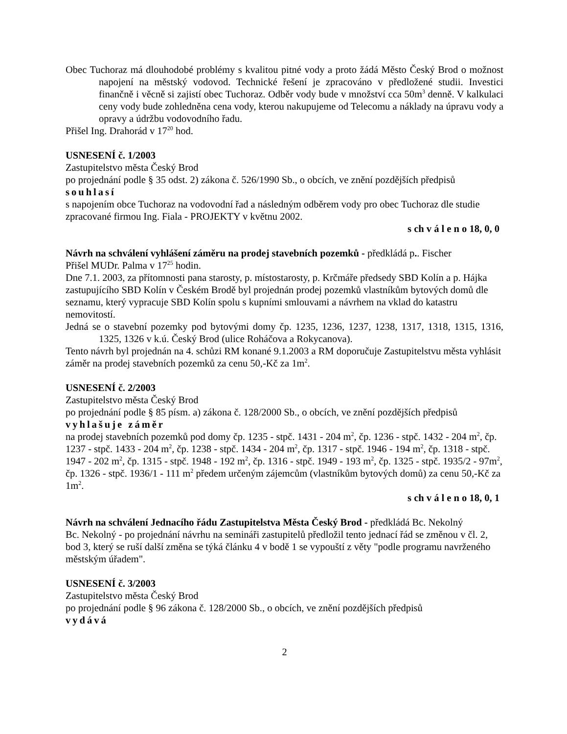Obec Tuchoraz má dlouhodobé problémy s kvalitou pitné vody a proto žádá Město Český Brod o možnost napojení na městský vodovod. Technické řešení je zpracováno v předložené studii. Investici finančně i věcně si zajistí obec Tuchoraz. Odběr vody bude v množství cca 50m<sup>3</sup> denně. V kalkulaci ceny vody bude zohledněna cena vody, kterou nakupujeme od Telecomu a náklady na úpravu vody a opravy a údržbu vodovodního řadu.
Přišel Ing. Drahorád v 17<sup>20</sup> hod.
USNESENÍ č. 1/2003
Zastupitelstvo města Český Brod
po projednání podle § 35 odst. 2) zákona č. 526/1990 Sb., o obcích, ve znění pozdějších předpisů
souhlasí
s napojením obce Tuchoraz na vodovodní řad a následným odběrem vody pro obec Tuchoraz dle studie zpracované firmou Ing. Fiala - PROJEKTY v květnu 2002.
s ch v á l e n o 18, 0, 0
Návrh na schválení vyhlášení záměru na prodej stavebních pozemků - předkládá p.. Fischer
Přišel MUDr. Palma v 17<sup>25</sup> hodin.
Dne 7.1. 2003, za přítomnosti pana starosty, p. místostarosty, p. Krčmáře předsedy SBD Kolín a p. Hájka zastupujícího SBD Kolín v Českém Brodě byl projednán prodej pozemků vlastníkům bytových domů dle seznamu, který vypracuje SBD Kolín spolu s kupními smlouvami a návrhem na vklad do katastru nemovitostí.
Jedná se o stavební pozemky pod bytovými domy čp. 1235, 1236, 1237, 1238, 1317, 1318, 1315, 1316, 1325, 1326 v k.ú. Český Brod (ulice Roháčova a Rokycanova).
Tento návrh byl projednán na 4. schůzi RM konané 9.1.2003 a RM doporučuje Zastupitelstvu města vyhlásit záměr na prodej stavebních pozemků za cenu 50,-Kč za 1m<sup>2</sup>.
USNESENÍ č. 2/2003
Zastupitelstvo města Český Brod
po projednání podle § 85 písm. a) zákona č. 128/2000 Sb., o obcích, ve znění pozdějších předpisů
vyhlašuje záměr
na prodej stavebních pozemků pod domy čp. 1235 - stpč. 1431 - 204 m<sup>2</sup>, čp. 1236 - stpč. 1432 - 204 m<sup>2</sup>, čp. 1237 - stpč. 1433 - 204 m<sup>2</sup>, čp. 1238 - stpč. 1434 - 204 m<sup>2</sup>, čp. 1317 - stpč. 1946 - 194 m<sup>2</sup>, čp. 1318 - stpč. 1947 - 202 m<sup>2</sup>, čp. 1315 - stpč. 1948 - 192 m<sup>2</sup>, čp. 1316 - stpč. 1949 - 193 m<sup>2</sup>, čp. 1325 - stpč. 1935/2 - 97m<sup>2</sup>, čp. 1326 - stpč. 1936/1 - 111 m<sup>2</sup> předem určeným zájemcům (vlastníkům bytových domů) za cenu 50,-Kč za 1m<sup>2</sup>.
s ch v á l e n o 18, 0, 1
Návrh na schválení Jednacího řádu Zastupitelstva Města Český Brod - předkládá Bc. Nekolný
Bc. Nekolný - po projednání návrhu na semináři zastupitelů předložil tento jednací řád se změnou v čl. 2, bod 3, který se ruší další změna se týká článku 4 v bodě 1 se vypouští z věty "podle programu navrženého městským úřadem".
USNESENÍ č. 3/2003
Zastupitelstvo města Český Brod
po projednání podle § 96 zákona č. 128/2000 Sb., o obcích, ve znění pozdějších předpisů
vydává
2